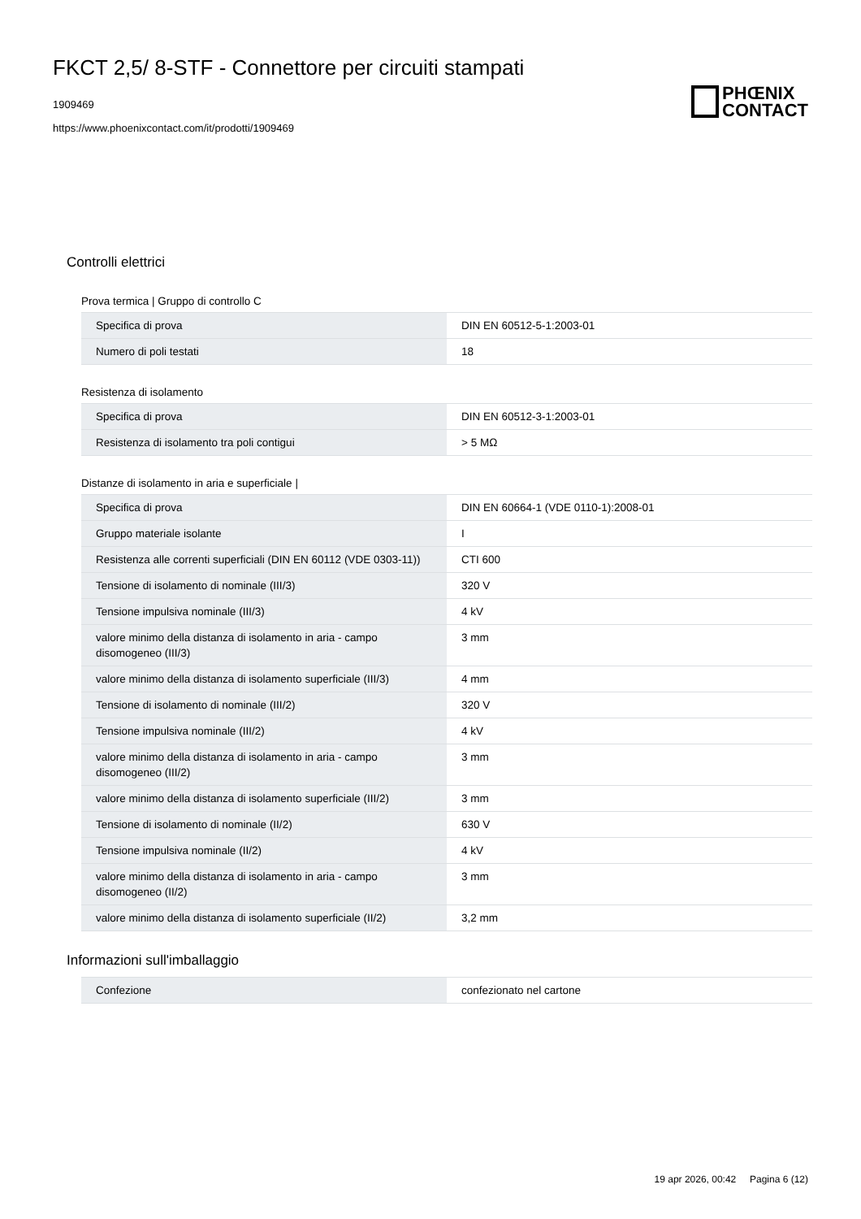FKCT 2,5/ 8-STF - Connettore per circuiti stampati
1909469
https://www.phoenixcontact.com/it/prodotti/1909469
PHŒNIX
CONTACT
Controlli elettrici
Prova termica | Gruppo di controllo C
| Specifica di prova | DIN EN 60512-5-1:2003-01 |
| Numero di poli testati | 18 |
Resistenza di isolamento
| Specifica di prova | DIN EN 60512-3-1:2003-01 |
| Resistenza di isolamento tra poli contigui | > 5 MΩ |
Distanze di isolamento in aria e superficiale |
| Specifica di prova | DIN EN 60664-1 (VDE 0110-1):2008-01 |
| Gruppo materiale isolante | I |
| Resistenza alle correnti superficiali (DIN EN 60112 (VDE 0303-11)) | CTI 600 |
| Tensione di isolamento di nominale (III/3) | 320 V |
| Tensione impulsiva nominale (III/3) | 4 kV |
| valore minimo della distanza di isolamento in aria - campo disomogeneo (III/3) | 3 mm |
| valore minimo della distanza di isolamento superficiale (III/3) | 4 mm |
| Tensione di isolamento di nominale (III/2) | 320 V |
| Tensione impulsiva nominale (III/2) | 4 kV |
| valore minimo della distanza di isolamento in aria - campo disomogeneo (III/2) | 3 mm |
| valore minimo della distanza di isolamento superficiale (III/2) | 3 mm |
| Tensione di isolamento di nominale (II/2) | 630 V |
| Tensione impulsiva nominale (II/2) | 4 kV |
| valore minimo della distanza di isolamento in aria - campo disomogeneo (II/2) | 3 mm |
| valore minimo della distanza di isolamento superficiale (II/2) | 3,2 mm |
Informazioni sull'imballaggio
| Confezione | confezionato nel cartone |
19 apr 2026, 00:42 Pagina 6 (12)